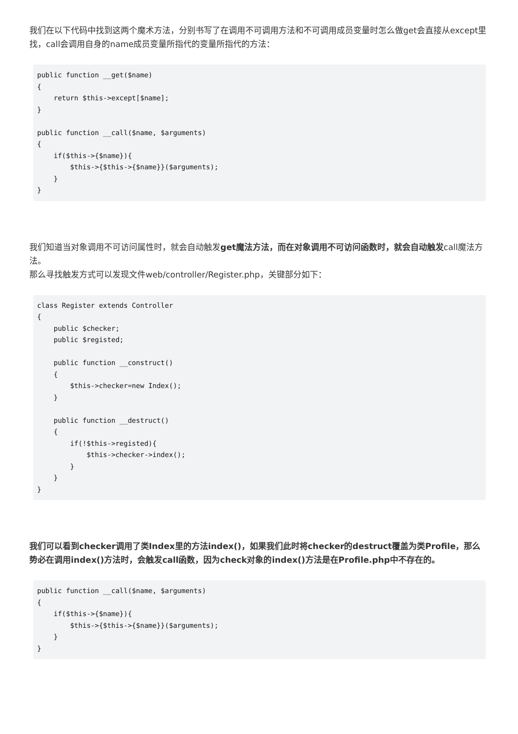我们在以下代码中找到这两个魔术方法，分别书写了在调用不可调用方法和不可调用成员变量时怎么做get会直接从except里找，call会调用自身的name成员变量所指代的变量所指代的方法：
public function __get($name)
{
    return $this->except[$name];
}

public function __call($name, $arguments)
{
    if($this->{$name}){
        $this->{$this->{$name}}($arguments);
    }
}
我们知道当对象调用不可访问属性时，就会自动触发get魔法方法，而在对象调用不可访问函数时，就会自动触发call魔法方法。
那么寻找触发方式可以发现文件web/controller/Register.php，关键部分如下：
class Register extends Controller
{
    public $checker;
    public $registed;

    public function __construct()
    {
        $this->checker=new Index();
    }

    public function __destruct()
    {
        if(!$this->registed){
            $this->checker->index();
        }
    }
}
我们可以看到checker调用了类Index里的方法index()，如果我们此时将checker的destruct覆盖为类Profile，那么势必在调用index()方法时，会触发call函数，因为check对象的index()方法是在Profile.php中不存在的。
public function __call($name, $arguments)
{
    if($this->{$name}){
        $this->{$this->{$name}}($arguments);
    }
}